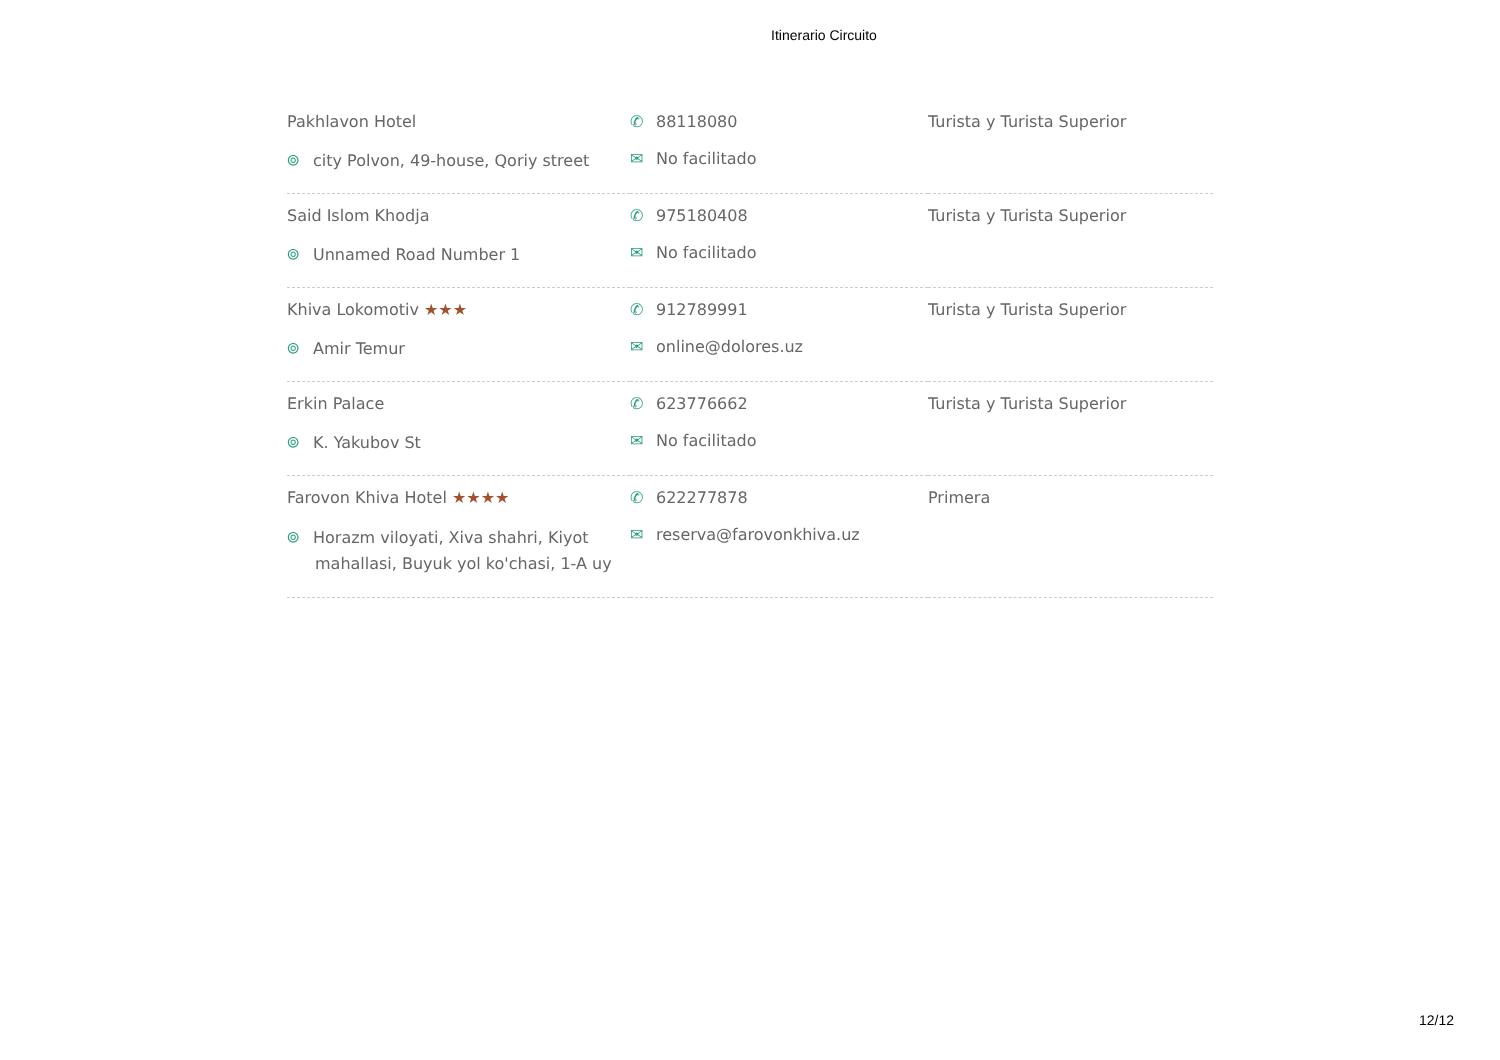Itinerario Circuito
| Pakhlavon Hotel ⌾ city Polvon, 49-house, Qoriy street | ✆ 88118080 ✉ No facilitado | Turista y Turista Superior |
| Said Islom Khodja ⌾ Unnamed Road Number 1 | ✆ 975180408 ✉ No facilitado | Turista y Turista Superior |
| Khiva Lokomotiv ★★★ ⌾ Amir Temur | ✆ 912789991 ✉ online@dolores.uz | Turista y Turista Superior |
| Erkin Palace ⌾ K. Yakubov St | ✆ 623776662 ✉ No facilitado | Turista y Turista Superior |
| Farovon Khiva Hotel ★★★★ ⌾ Horazm viloyati, Xiva shahri, Kiyot mahallasi, Buyuk yol ko'chasi, 1-A uy | ✆ 622277878 ✉ reserva@farovonkhiva.uz | Primera |
12/12